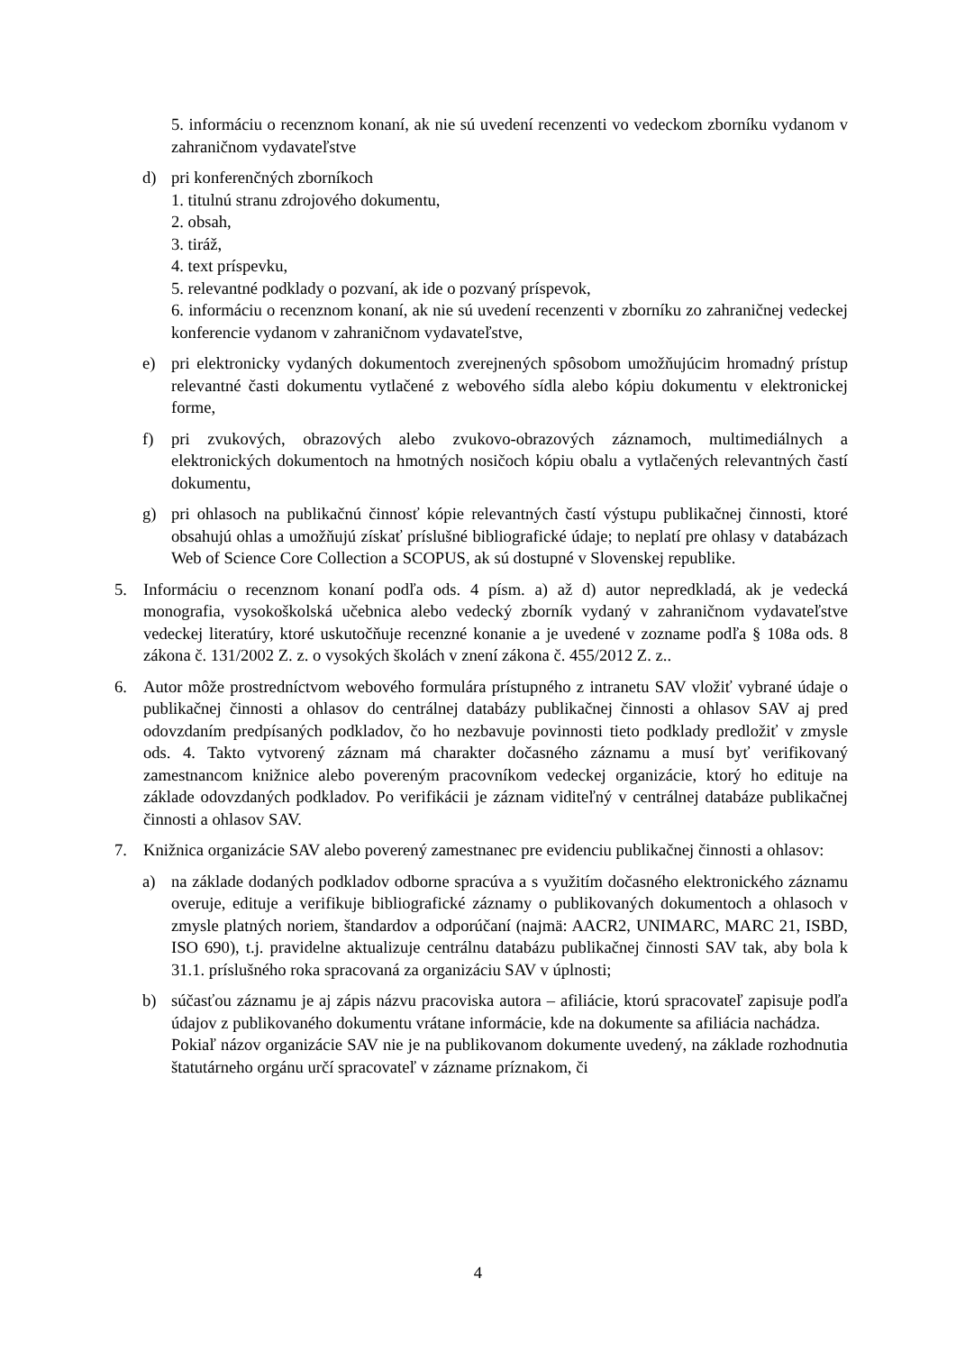5. informáciu o recenznom konaní, ak nie sú uvedení recenzenti vo vedeckom zborníku vydanom v zahraničnom vydavateľstve
d) pri konferenčných zborníkoch
1. titulnú stranu zdrojového dokumentu,
2. obsah,
3. tiráž,
4. text príspevku,
5. relevantné podklady o pozvaní, ak ide o pozvaný príspevok,
6. informáciu o recenznom konaní, ak nie sú uvedení recenzenti v zborníku zo zahraničnej vedeckej konferencie vydanom v zahraničnom vydavateľstve,
e) pri elektronicky vydaných dokumentoch zverejnených spôsobom umožňujúcim hromadný prístup relevantné časti dokumentu vytlačené z webového sídla alebo kópiu dokumentu v elektronickej forme,
f) pri zvukových, obrazových alebo zvukovo-obrazových záznamoch, multimediálnych a elektronických dokumentoch na hmotných nosičoch kópiu obalu a vytlačených relevantných častí dokumentu,
g) pri ohlasoch na publikačnú činnosť kópie relevantných častí výstupu publikačnej činnosti, ktoré obsahujú ohlas a umožňujú získať príslušné bibliografické údaje; to neplatí pre ohlasy v databázach Web of Science Core Collection a SCOPUS, ak sú dostupné v Slovenskej republike.
5. Informáciu o recenznom konaní podľa ods. 4 písm. a) až d) autor nepredkladá, ak je vedecká monografia, vysokoškolská učebnica alebo vedecký zborník vydaný v zahraničnom vydavateľstve vedeckej literatúry, ktoré uskutočňuje recenzné konanie a je uvedené v zozname podľa § 108a ods. 8 zákona č. 131/2002 Z. z. o vysokých školách v znení zákona č. 455/2012 Z. z..
6. Autor môže prostredníctvom webového formulára prístupného z intranetu SAV vložiť vybrané údaje o publikačnej činnosti a ohlasov do centrálnej databázy publikačnej činnosti a ohlasov SAV aj pred odovzdaním predpísaných podkladov, čo ho nezbavuje povinnosti tieto podklady predložiť v zmysle ods. 4. Takto vytvorený záznam má charakter dočasného záznamu a musí byť verifikovaný zamestnancom knižnice alebo povereným pracovníkom vedeckej organizácie, ktorý ho edituje na základe odovzdaných podkladov. Po verifikácii je záznam viditeľný v centrálnej databáze publikačnej činnosti a ohlasov SAV.
7. Knižnica organizácie SAV alebo poverený zamestnanec pre evidenciu publikačnej činnosti a ohlasov:
a) na základe dodaných podkladov odborne spracúva a s využitím dočasného elektronického záznamu overuje, edituje a verifikuje bibliografické záznamy o publikovaných dokumentoch a ohlasoch v zmysle platných noriem, štandardov a odporúčaní (najmä: AACR2, UNIMARC, MARC 21, ISBD, ISO 690), t.j. pravidelne aktualizuje centrálnu databázu publikačnej činnosti SAV tak, aby bola k 31.1. príslušného roka spracovaná za organizáciu SAV v úplnosti;
b) súčasťou záznamu je aj zápis názvu pracoviska autora – afiliácie, ktorú spracovateľ zapisuje podľa údajov z publikovaného dokumentu vrátane informácie, kde na dokumente sa afiliácia nachádza.
Pokiaľ názov organizácie SAV nie je na publikovanom dokumente uvedený, na základe rozhodnutia štatutárneho orgánu určí spracovateľ v zázname príznakom, či
4